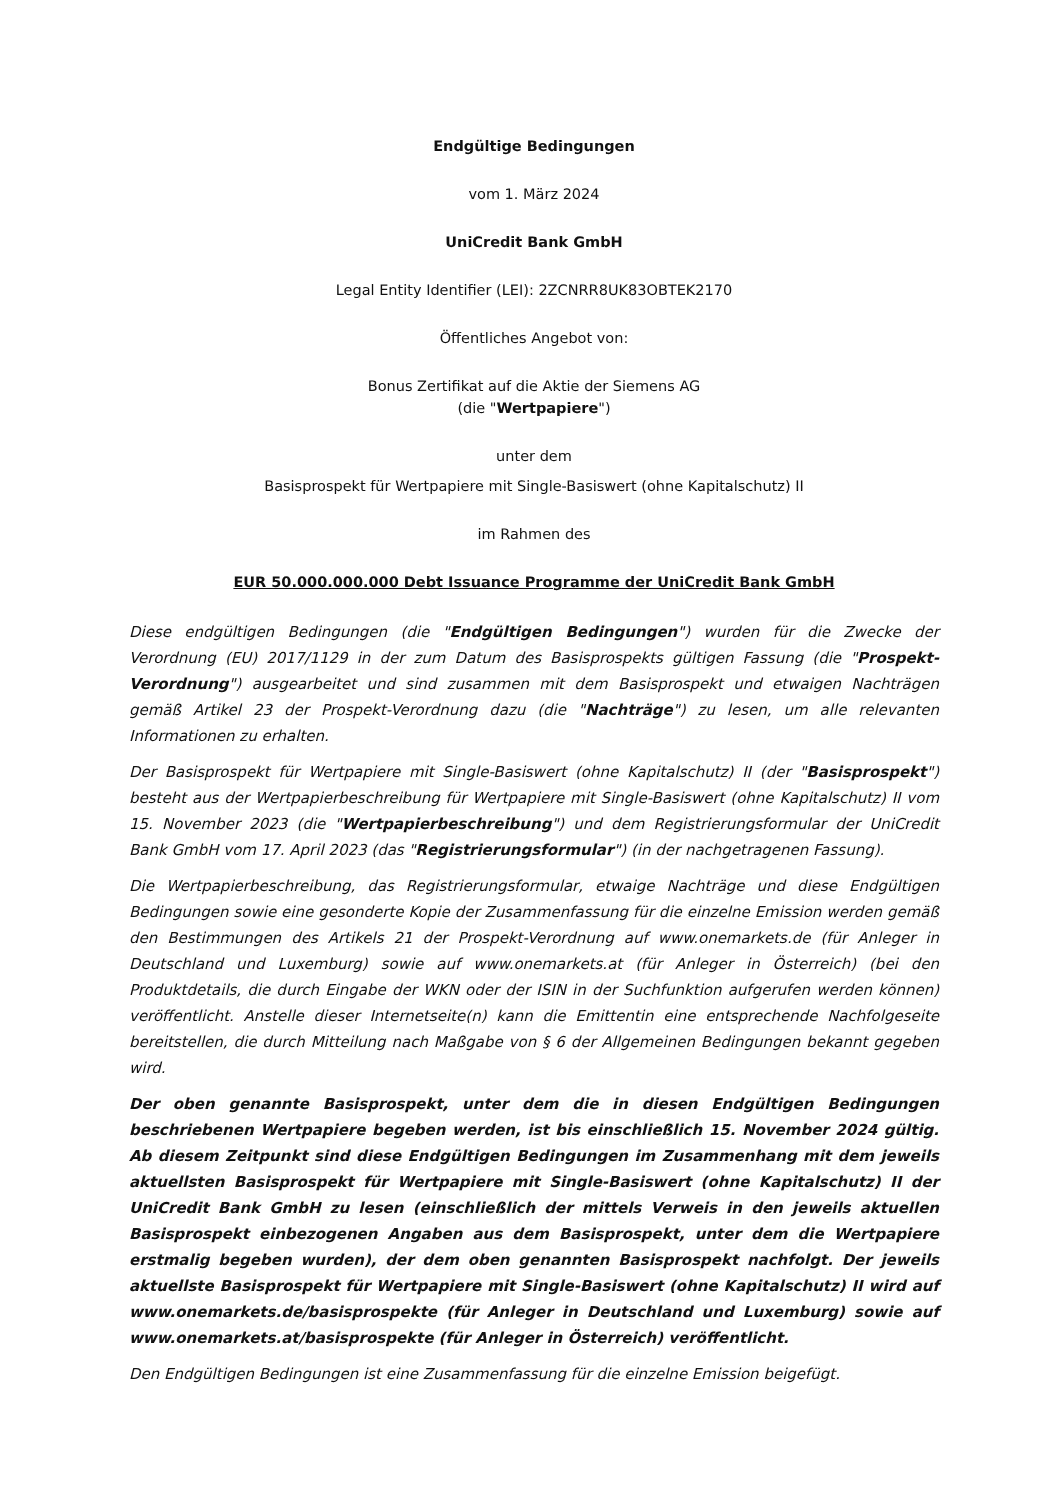Endgültige Bedingungen
vom 1. März 2024
UniCredit Bank GmbH
Legal Entity Identifier (LEI): 2ZCNRR8UK83OBTEK2170
Öffentliches Angebot von:
Bonus Zertifikat auf die Aktie der Siemens AG
(die "Wertpapiere")
unter dem
Basisprospekt für Wertpapiere mit Single-Basiswert (ohne Kapitalschutz) II
im Rahmen des
EUR 50.000.000.000 Debt Issuance Programme der UniCredit Bank GmbH
Diese endgültigen Bedingungen (die "Endgültigen Bedingungen") wurden für die Zwecke der Verordnung (EU) 2017/1129 in der zum Datum des Basisprospekts gültigen Fassung (die "Prospekt-Verordnung") ausgearbeitet und sind zusammen mit dem Basisprospekt und etwaigen Nachträgen gemäß Artikel 23 der Prospekt-Verordnung dazu (die "Nachträge") zu lesen, um alle relevanten Informationen zu erhalten.
Der Basisprospekt für Wertpapiere mit Single-Basiswert (ohne Kapitalschutz) II (der "Basisprospekt") besteht aus der Wertpapierbeschreibung für Wertpapiere mit Single-Basiswert (ohne Kapitalschutz) II vom 15. November 2023 (die "Wertpapierbeschreibung") und dem Registrierungsformular der UniCredit Bank GmbH vom 17. April 2023 (das "Registrierungsformular") (in der nachgetragenen Fassung).
Die Wertpapierbeschreibung, das Registrierungsformular, etwaige Nachträge und diese Endgültigen Bedingungen sowie eine gesonderte Kopie der Zusammenfassung für die einzelne Emission werden gemäß den Bestimmungen des Artikels 21 der Prospekt-Verordnung auf www.onemarkets.de (für Anleger in Deutschland und Luxemburg) sowie auf www.onemarkets.at (für Anleger in Österreich) (bei den Produktdetails, die durch Eingabe der WKN oder der ISIN in der Suchfunktion aufgerufen werden können) veröffentlicht. Anstelle dieser Internetseite(n) kann die Emittentin eine entsprechende Nachfolgeseite bereitstellen, die durch Mitteilung nach Maßgabe von § 6 der Allgemeinen Bedingungen bekannt gegeben wird.
Der oben genannte Basisprospekt, unter dem die in diesen Endgültigen Bedingungen beschriebenen Wertpapiere begeben werden, ist bis einschließlich 15. November 2024 gültig. Ab diesem Zeitpunkt sind diese Endgültigen Bedingungen im Zusammenhang mit dem jeweils aktuellsten Basisprospekt für Wertpapiere mit Single-Basiswert (ohne Kapitalschutz) II der UniCredit Bank GmbH zu lesen (einschließlich der mittels Verweis in den jeweils aktuellen Basisprospekt einbezogenen Angaben aus dem Basisprospekt, unter dem die Wertpapiere erstmalig begeben wurden), der dem oben genannten Basisprospekt nachfolgt. Der jeweils aktuellste Basisprospekt für Wertpapiere mit Single-Basiswert (ohne Kapitalschutz) II wird auf www.onemarkets.de/basisprospekte (für Anleger in Deutschland und Luxemburg) sowie auf www.onemarkets.at/basisprospekte (für Anleger in Österreich) veröffentlicht.
Den Endgültigen Bedingungen ist eine Zusammenfassung für die einzelne Emission beigefügt.